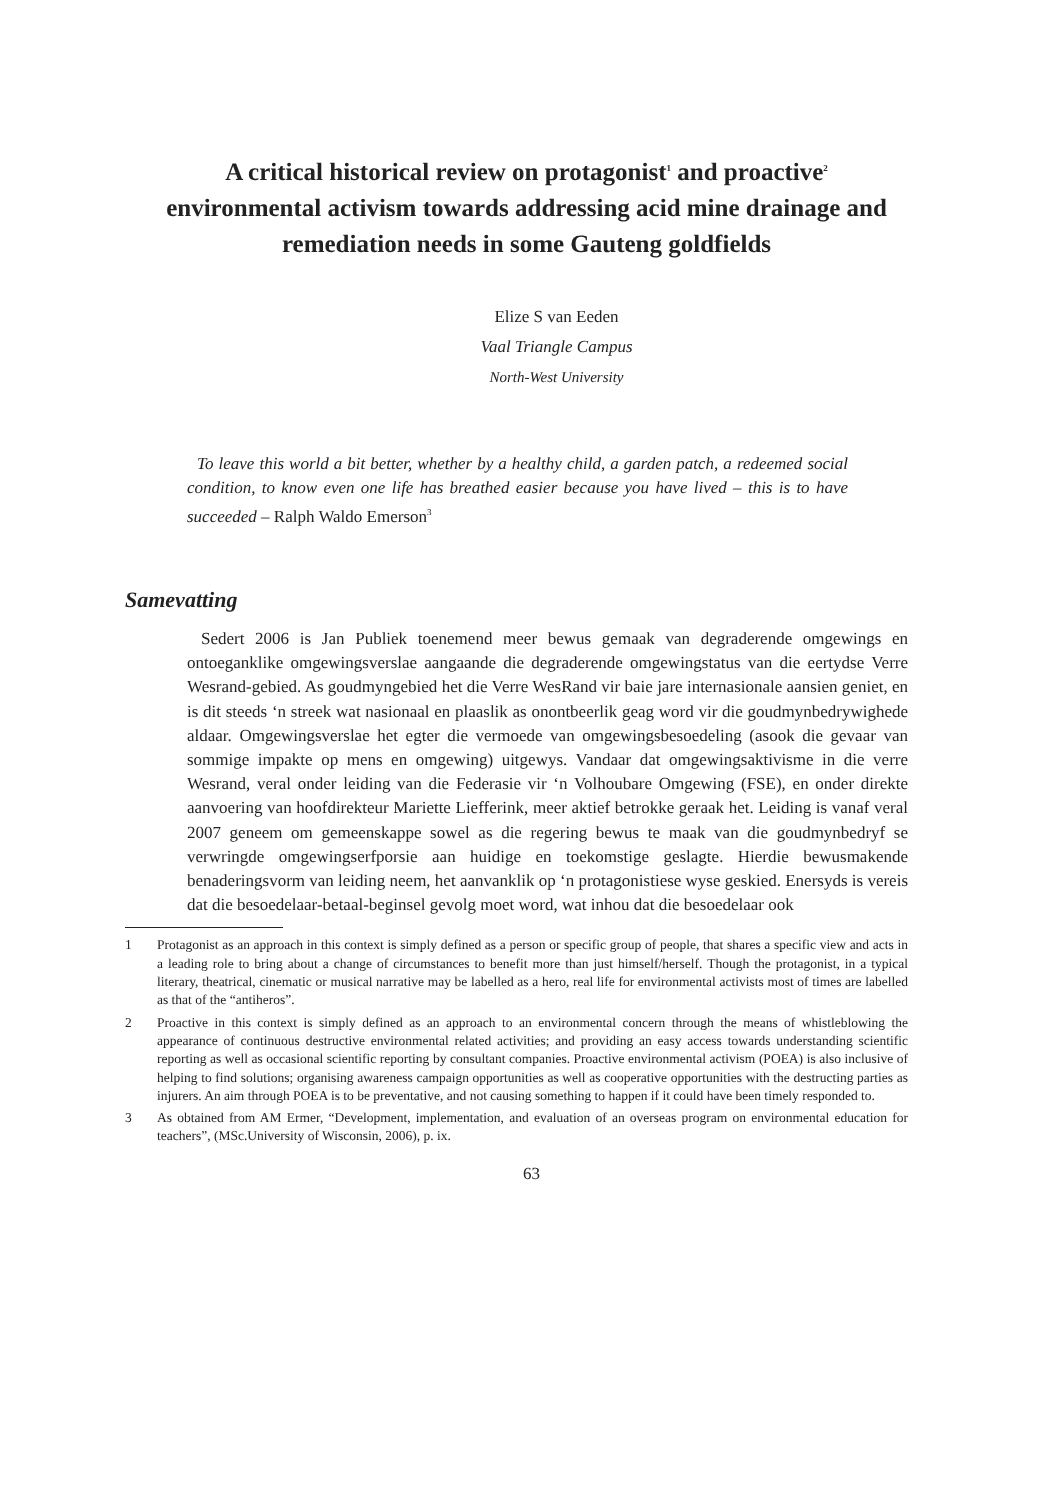A critical historical review on protagonist<sup>1</sup> and proactive<sup>2</sup> environmental activism towards addressing acid mine drainage and remediation needs in some Gauteng goldfields
Elize S van Eeden
Vaal Triangle Campus
North-West University
To leave this world a bit better, whether by a healthy child, a garden patch, a redeemed social condition, to know even one life has breathed easier because you have lived – this is to have succeeded – Ralph Waldo Emerson<sup>3</sup>
Samevatting
Sedert 2006 is Jan Publiek toenemend meer bewus gemaak van degraderende omgewings en ontoeganklike omgewingsverslae aangaande die degraderende omgewingstatus van die eertydse Verre Wesrand-gebied. As goudmyngebied het die Verre WesRand vir baie jare internasionale aansien geniet, en is dit steeds ‘n streek wat nasionaal en plaaslik as onontbeerlik geag word vir die goudmynbedrywighede aldaar. Omgewingsverslae het egter die vermoede van omgewingsbesoedeling (asook die gevaar van sommige impakte op mens en omgewing) uitgewys. Vandaar dat omgewingsaktivisme in die verre Wesrand, veral onder leiding van die Federasie vir ‘n Volhoubare Omgewing (FSE), en onder direkte aanvoering van hoofdirekteur Mariette Liefferink, meer aktief betrokke geraak het. Leiding is vanaf veral 2007 geneem om gemeenskappe sowel as die regering bewus te maak van die goudmynbedryf se verwringde omgewingserfporsie aan huidige en toekomstige geslagte. Hierdie bewusmakende benaderingsvorm van leiding neem, het aanvanklik op ‘n protagonistiese wyse geskied. Enersyds is vereis dat die besoedelaar-betaal-beginsel gevolg moet word, wat inhou dat die besoedelaar ook
1 Protagonist as an approach in this context is simply defined as a person or specific group of people, that shares a specific view and acts in a leading role to bring about a change of circumstances to benefit more than just himself/herself. Though the protagonist, in a typical literary, theatrical, cinematic or musical narrative may be labelled as a hero, real life for environmental activists most of times are labelled as that of the “antiheros”.
2 Proactive in this context is simply defined as an approach to an environmental concern through the means of whistleblowing the appearance of continuous destructive environmental related activities; and providing an easy access towards understanding scientific reporting as well as occasional scientific reporting by consultant companies. Proactive environmental activism (POEA) is also inclusive of helping to find solutions; organising awareness campaign opportunities as well as cooperative opportunities with the destructing parties as injurers. An aim through POEA is to be preventative, and not causing something to happen if it could have been timely responded to.
3 As obtained from AM Ermer, “Development, implementation, and evaluation of an overseas program on environmental education for teachers”, (MSc.University of Wisconsin, 2006), p. ix.
63